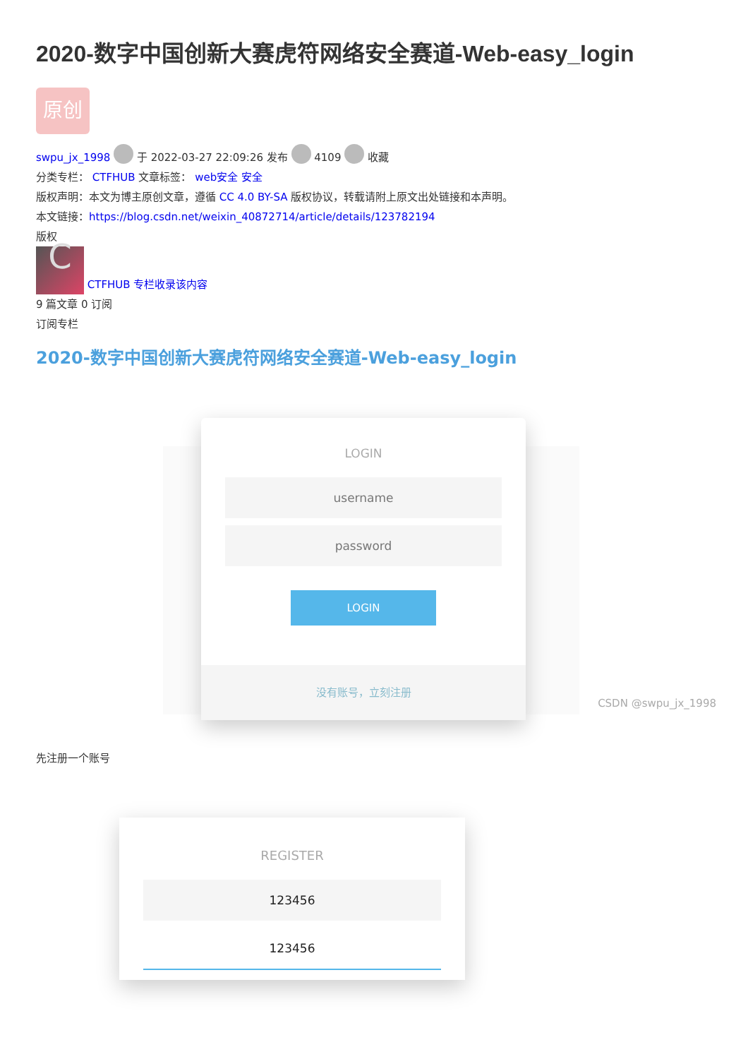2020-数字中国创新大赛虎符网络安全赛道-Web-easy_login
原创
swpu_jx_1998 于 2022-03-27 22:09:26 发布 4109 收藏
分类专栏： CTFHUB 文章标签： web安全 安全
版权声明：本文为博主原创文章，遵循 CC 4.0 BY-SA 版权协议，转载请附上原文出处链接和本声明。
本文链接：https://blog.csdn.net/weixin_40872714/article/details/123782194
版权
C CTFHUB 专栏收录该内容
9 篇文章 0 订阅
订阅专栏
2020-数字中国创新大赛虎符网络安全赛道-Web-easy_login
LOGIN
username
password
LOGIN
没有账号，立刻注册
CSDN @swpu_jx_1998
先注册一个账号
REGISTER
123456
123456